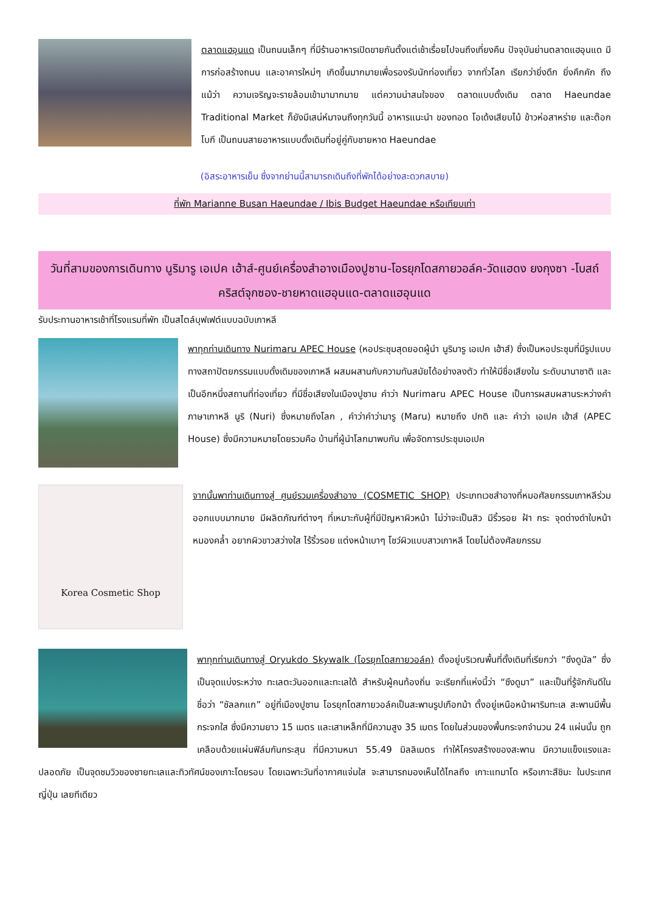ตลาดแฮอุนแด เป็นถนนเล็กๆ ที่มีร้านอาหารเปิดขายกันตั้งแต่เช้าเรื่อยไปจนถึงเที่ยงคืน ปัจจุบันย่านตลาดแฮอุนแด มีการก่อสร้างถนน และอาคารใหม่ๆ เกิดขึ้นมากมายเพื่อรองรับนักท่องเที่ยว จากทั่วโลก เรียกว่ายิ่งดึก ยิ่งคึกคัก ถึงแม้ว่า ความเจริญจะรายล้อมเข้ามามากมาย แต่ความน่าสนใจของ ตลาดแบบดั้งเดิม ตลาด Haeundae Traditional Market ก็ยังมีเสน่ห์มาจนถึงทุกวันนี้ อาหารแนะนำ ของทอด โอเด้งเสียบไม้ ข้าวห่อสาหร่าย และต๊อกโบกี เป็นถนนสายอาหารแบบดั้งเดิมที่อยู่คู่กับชายหาด Haeundae
(อิสระอาหารเย็น ซึ่งจากย่านนี้สามารถเดินถึงที่พักได้อย่างสะดวกสบาย)
ที่พัก Marianne Busan Haeundae / Ibis Budget Haeundae หรือเทียบเท่า
วันที่สามของการเดินทาง นูริมารู เอเปค เฮ้าส์-ศูนย์เครื่องสำอางเมืองปูซาน-โอรยุกโดสกายวอล์ค-วัดแฮดง ยงกุงซา -โบสถ์คริสต์จุกซอง-ชายหาดแฮอุนแด-ตลาดแฮอุนแด
รับประทานอาหารเช้าที่โรงแรมที่พัก เป็นสไตล์บุฟเฟต์แบบฉบับเกาหลี
พาทุกท่านเดินทาง Nurimaru APEC House (หอประชุมสุดยอดผู้นำ นูริมารู เอเปค เฮ้าส์) ซึ่งเป็นหอประชุมที่มีรูปแบบทางสถาปัตยกรรมแบบดั้งเดิมของเกาหลี ผสมผสานกับความทันสมัยได้อย่างลงตัว ทำให้มีชื่อเสียงใน ระดับนานาชาติ และเป็นอีกหนึ่งสถานที่ท่องเที่ยว ที่มีชื่อเสียงในเมืองปูซาน คำว่า Nurimaru APEC House เป็นการผสมผสานระหว่างคำ ภาษาเกาหลี นูริ (Nuri) ซึ่งหมายถึงโลก , คำว่าคำว่ามารู (Maru) หมายถึง ปกติ และ คำว่า เอเปค เฮ้าส์ (APEC House) ซึ่งมีความหมายโดยรวมคือ บ้านที่ผู้นำโลกมาพบกัน เพื่อจัดการประชุมเอเปค
Korea Cosmetic Shop
จากนั้นพาท่านเดินทางสู่ ศูนย์รวมเครื่องสำอาง (COSMETIC SHOP) ประเภทเวชสำอางที่หมอศัลยกรรมเกาหลีร่วมออกแบบมากมาย มีผลิตภัณฑ์ต่างๆ ที่เหมาะกับผู้ที่มีปัญหาผิวหน้า ไม่ว่าจะเป็นสิว มีริ้วรอย ฝ้า กระ จุดด่างดำใบหน้าหมองคล้ำ อยากผิวขาวสว่างใส ไร้ริ้วรอย แต่งหน้าเบาๆ โชว์ผิวแบบสาวเกาหลี โดยไม่ต้องศัลยกรรม
พาทุกท่านเดินทางสู่ Oryukdo Skywalk (โอรยุกโดสกายวอล์ค) ตั้งอยู่บริเวณพื้นที่ดั้งเดิมที่เรียกว่า “ซึงดูมัล” ซึ่งเป็นจุดแบ่งระหว่าง ทะเลตะวันออกและทะเลใต้ สำหรับผู้คนท้องถิ่น จะเรียกที่แห่งนี้ว่า “ซึงดูมา” และเป็นที่รู้จักกันดีในชื่อว่า “ชัลลกแก” อยู่ที่เมืองปูซาน โอรยุกโดสกายวอล์คเป็นสะพานรูปเกือกม้า ตั้งอยู่เหนือหน้าผาริมทะเล สะพานมีพื้นกระจกใส ซึ่งมีความยาว 15 เมตร และเสาเหล็กที่มีความสูง 35 เมตร โดยในส่วนของพื้นกระจกจำนวน 24 แผ่นนั้น ถูกเคลือบด้วยแผ่นฟิล์มกันกระสุน ที่มีความหนา 55.49 มิลลิเมตร ทำให้โครงสร้างของสะพาน มีความแข็งแรงและปลอดภัย เป็นจุดชมวิวของชายทะเลและทิวทัศน์ของเกาะโดยรอบ โดยเฉพาะวันที่อากาศแจ่มใส จะสามารถมองเห็นได้ไกลถึง เกาะแทมาโด หรือเกาะสึชิมะ ในประเทศญี่ปุ่น เลยทีเดียว